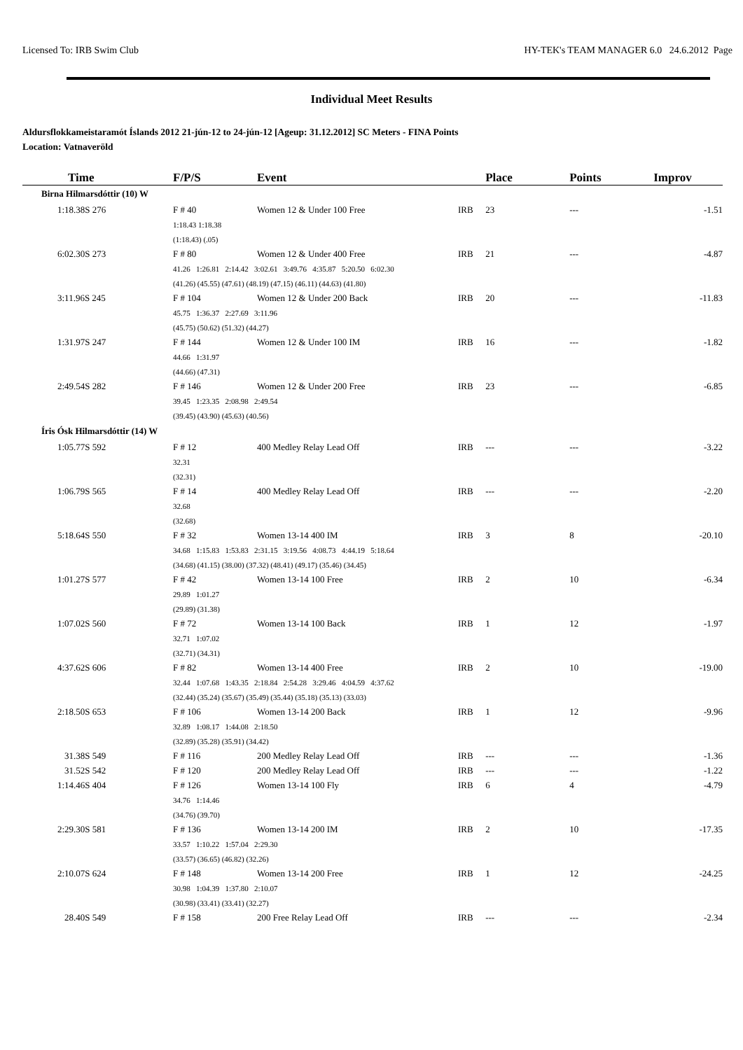Licensed To: IRB Swim Club HY-TEK's TEAM MANAGER 6.0 24.6.2012 Page
Individual Meet Results
Aldursflokkameistaramót Íslands 2012 21-jún-12 to 24-jún-12 [Ageup: 31.12.2012] SC Meters - FINA Points
Location: Vatnaveröld
| Time | F/P/S | Event | | Place | Points | Improv |
| --- | --- | --- | --- | --- | --- | --- |
| Birna Hilmarsdóttir (10) W | | | | | | |
| 1:18.38S 276 | F # 40 | Women 12 & Under 100 Free | IRB | 23 | --- | -1.51 |
| | 1:18.43 1:18.38 | | | | | |
| | (1:18.43) (.05) | | | | | |
| 6:02.30S 273 | F # 80 | Women 12 & Under 400 Free | IRB | 21 | --- | -4.87 |
| | 41.26 1:26.81 2:14.42 3:02.61 3:49.76 4:35.87 5:20.50 6:02.30 | | | | | |
| | (41.26) (45.55) (47.61) (48.19) (47.15) (46.11) (44.63) (41.80) | | | | | |
| 3:11.96S 245 | F # 104 | Women 12 & Under 200 Back | IRB | 20 | --- | -11.83 |
| | 45.75 1:36.37 2:27.69 3:11.96 | | | | | |
| | (45.75) (50.62) (51.32) (44.27) | | | | | |
| 1:31.97S 247 | F # 144 | Women 12 & Under 100 IM | IRB | 16 | --- | -1.82 |
| | 44.66 1:31.97 | | | | | |
| | (44.66) (47.31) | | | | | |
| 2:49.54S 282 | F # 146 | Women 12 & Under 200 Free | IRB | 23 | --- | -6.85 |
| | 39.45 1:23.35 2:08.98 2:49.54 | | | | | |
| | (39.45) (43.90) (45.63) (40.56) | | | | | |
| Íris Ósk Hilmarsdóttir (14) W | | | | | | |
| 1:05.77S 592 | F # 12 | 400 Medley Relay Lead Off | IRB | --- | --- | -3.22 |
| | 32.31 | | | | | |
| | (32.31) | | | | | |
| 1:06.79S 565 | F # 14 | 400 Medley Relay Lead Off | IRB | --- | --- | -2.20 |
| | 32.68 | | | | | |
| | (32.68) | | | | | |
| 5:18.64S 550 | F # 32 | Women 13-14 400 IM | IRB | 3 | 8 | -20.10 |
| | 34.68 1:15.83 1:53.83 2:31.15 3:19.56 4:08.73 4:44.19 5:18.64 | | | | | |
| | (34.68) (41.15) (38.00) (37.32) (48.41) (49.17) (35.46) (34.45) | | | | | |
| 1:01.27S 577 | F # 42 | Women 13-14 100 Free | IRB | 2 | 10 | -6.34 |
| | 29.89 1:01.27 | | | | | |
| | (29.89) (31.38) | | | | | |
| 1:07.02S 560 | F # 72 | Women 13-14 100 Back | IRB | 1 | 12 | -1.97 |
| | 32.71 1:07.02 | | | | | |
| | (32.71) (34.31) | | | | | |
| 4:37.62S 606 | F # 82 | Women 13-14 400 Free | IRB | 2 | 10 | -19.00 |
| | 32.44 1:07.68 1:43.35 2:18.84 2:54.28 3:29.46 4:04.59 4:37.62 | | | | | |
| | (32.44) (35.24) (35.67) (35.49) (35.44) (35.18) (35.13) (33.03) | | | | | |
| 2:18.50S 653 | F # 106 | Women 13-14 200 Back | IRB | 1 | 12 | -9.96 |
| | 32.89 1:08.17 1:44.08 2:18.50 | | | | | |
| | (32.89) (35.28) (35.91) (34.42) | | | | | |
| 31.38S 549 | F # 116 | 200 Medley Relay Lead Off | IRB | --- | --- | -1.36 |
| 31.52S 542 | F # 120 | 200 Medley Relay Lead Off | IRB | --- | --- | -1.22 |
| 1:14.46S 404 | F # 126 | Women 13-14 100 Fly | IRB | 6 | 4 | -4.79 |
| | 34.76 1:14.46 | | | | | |
| | (34.76) (39.70) | | | | | |
| 2:29.30S 581 | F # 136 | Women 13-14 200 IM | IRB | 2 | 10 | -17.35 |
| | 33.57 1:10.22 1:57.04 2:29.30 | | | | | |
| | (33.57) (36.65) (46.82) (32.26) | | | | | |
| 2:10.07S 624 | F # 148 | Women 13-14 200 Free | IRB | 1 | 12 | -24.25 |
| | 30.98 1:04.39 1:37.80 2:10.07 | | | | | |
| | (30.98) (33.41) (33.41) (32.27) | | | | | |
| 28.40S 549 | F # 158 | 200 Free Relay Lead Off | IRB | --- | --- | -2.34 |